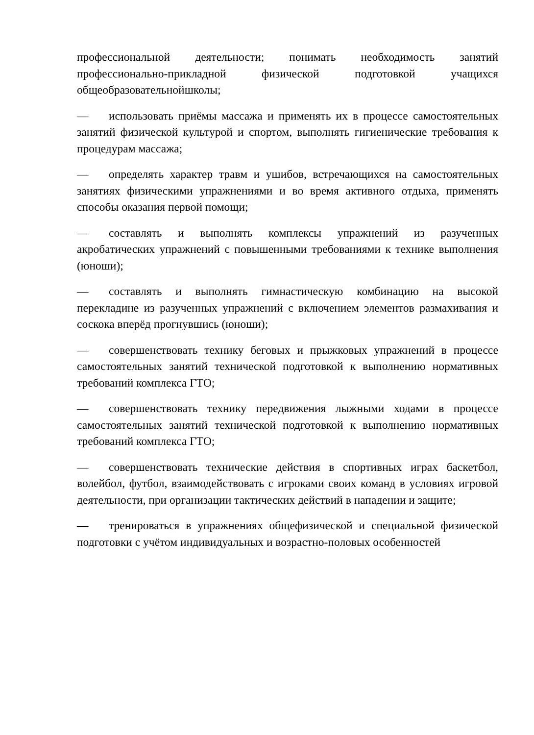профессиональной деятельности; понимать необходимость занятий профессионально-прикладной физической подготовкой учащихся общеобразовательнойшколы;
— использовать приёмы массажа и применять их в процессе самостоятельных занятий физической культурой и спортом, выполнять гигиенические требования к процедурам массажа;
— определять характер травм и ушибов, встречающихся на самостоятельных занятиях физическими упражнениями и во время активного отдыха, применять способы оказания первой помощи;
— составлять и выполнять комплексы упражнений из разученных акробатических упражнений с повышенными требованиями к технике выполнения (юноши);
— составлять и выполнять гимнастическую комбинацию на высокой перекладине из разученных упражнений с включением элементов размахивания и соскока вперёд прогнувшись (юноши);
— совершенствовать технику беговых и прыжковых упражнений в процессе самостоятельных занятий технической подготовкой к выполнению нормативных требований комплекса ГТО;
— совершенствовать технику передвижения лыжными ходами в процессе самостоятельных занятий технической подготовкой к выполнению нормативных требований комплекса ГТО;
— совершенствовать технические действия в спортивных играх баскетбол, волейбол, футбол, взаимодействовать с игроками своих команд в условиях игровой деятельности, при организации тактических действий в нападении и защите;
— тренироваться в упражнениях общефизической и специальной физической подготовки с учётом индивидуальных и возрастно-половых особенностей